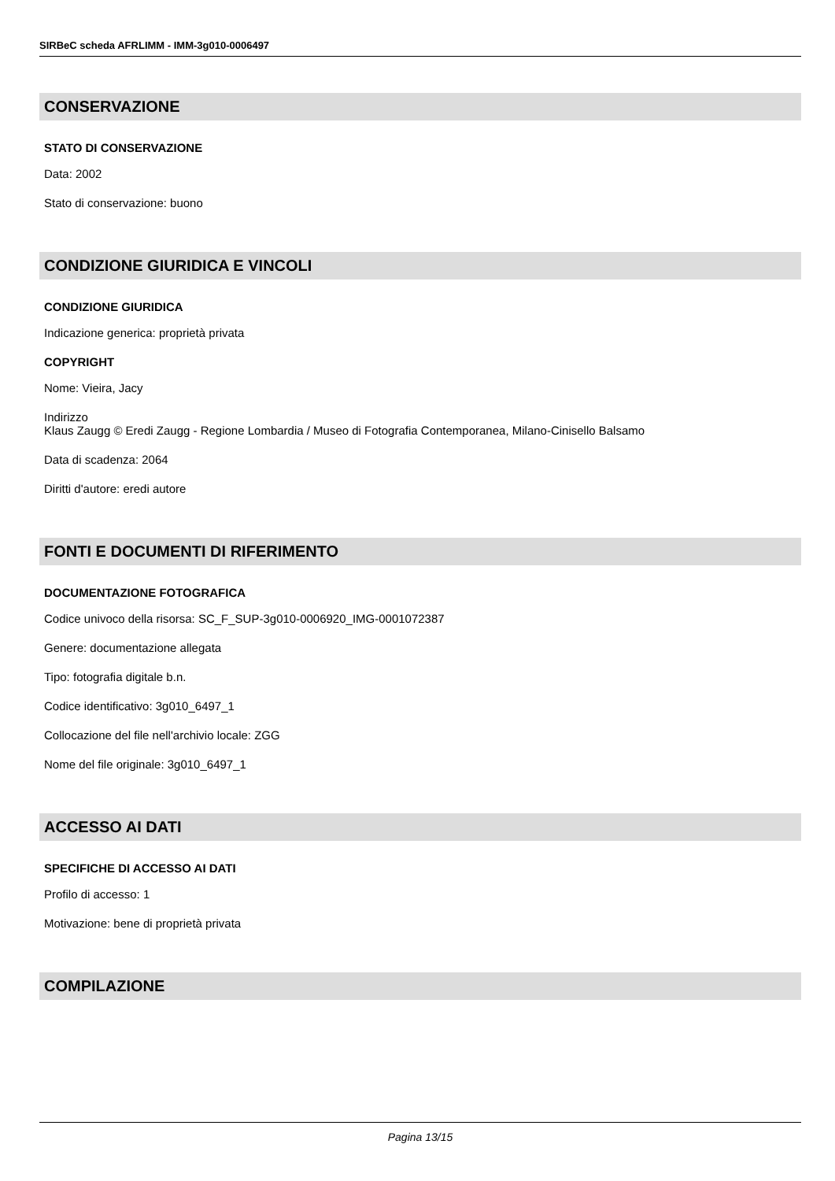SIRBeC scheda AFRLIMM - IMM-3g010-0006497
CONSERVAZIONE
STATO DI CONSERVAZIONE
Data: 2002
Stato di conservazione: buono
CONDIZIONE GIURIDICA E VINCOLI
CONDIZIONE GIURIDICA
Indicazione generica: proprietà privata
COPYRIGHT
Nome: Vieira, Jacy
Indirizzo
Klaus Zaugg © Eredi Zaugg - Regione Lombardia / Museo di Fotografia Contemporanea, Milano-Cinisello Balsamo
Data di scadenza: 2064
Diritti d'autore: eredi autore
FONTI E DOCUMENTI DI RIFERIMENTO
DOCUMENTAZIONE FOTOGRAFICA
Codice univoco della risorsa: SC_F_SUP-3g010-0006920_IMG-0001072387
Genere: documentazione allegata
Tipo: fotografia digitale b.n.
Codice identificativo: 3g010_6497_1
Collocazione del file nell'archivio locale: ZGG
Nome del file originale: 3g010_6497_1
ACCESSO AI DATI
SPECIFICHE DI ACCESSO AI DATI
Profilo di accesso: 1
Motivazione: bene di proprietà privata
COMPILAZIONE
Pagina 13/15